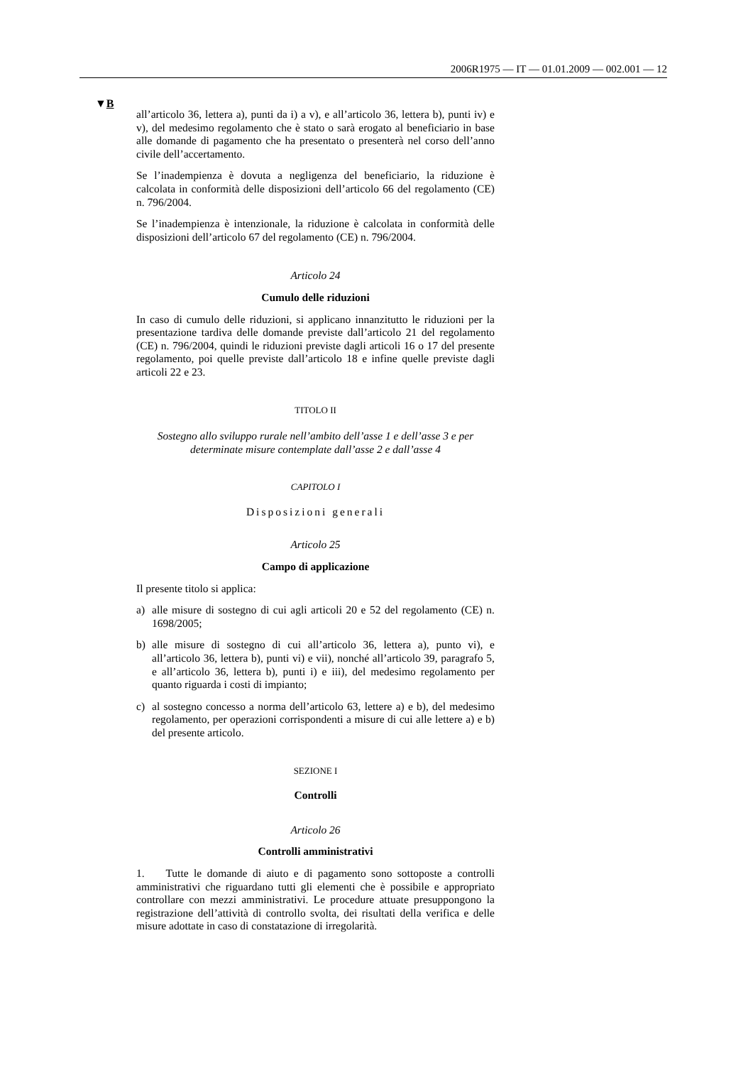2006R1975 — IT — 01.01.2009 — 002.001 — 12
▼B
all’articolo 36, lettera a), punti da i) a v), e all’articolo 36, lettera b), punti iv) e v), del medesimo regolamento che è stato o sarà erogato al beneficiario in base alle domande di pagamento che ha presentato o presenterà nel corso dell’anno civile dell’accertamento.
Se l’inadempienza è dovuta a negligenza del beneficiario, la riduzione è calcolata in conformità delle disposizioni dell’articolo 66 del regolamento (CE) n. 796/2004.
Se l’inadempienza è intenzionale, la riduzione è calcolata in conformità delle disposizioni dell’articolo 67 del regolamento (CE) n. 796/2004.
Articolo 24
Cumulo delle riduzioni
In caso di cumulo delle riduzioni, si applicano innanzitutto le riduzioni per la presentazione tardiva delle domande previste dall’articolo 21 del regolamento (CE) n. 796/2004, quindi le riduzioni previste dagli articoli 16 o 17 del presente regolamento, poi quelle previste dall’articolo 18 e infine quelle previste dagli articoli 22 e 23.
TITOLO II
Sostegno allo sviluppo rurale nell’ambito dell’asse 1 e dell’asse 3 e per determinate misure contemplate dall’asse 2 e dall’asse 4
CAPITOLO I
Disposizioni generali
Articolo 25
Campo di applicazione
Il presente titolo si applica:
a) alle misure di sostegno di cui agli articoli 20 e 52 del regolamento (CE) n. 1698/2005;
b) alle misure di sostegno di cui all’articolo 36, lettera a), punto vi), e all’articolo 36, lettera b), punti vi) e vii), nonché all’articolo 39, paragrafo 5, e all’articolo 36, lettera b), punti i) e iii), del medesimo regolamento per quanto riguarda i costi di impianto;
c) al sostegno concesso a norma dell’articolo 63, lettere a) e b), del medesimo regolamento, per operazioni corrispondenti a misure di cui alle lettere a) e b) del presente articolo.
SEZIONE I
Controlli
Articolo 26
Controlli amministrativi
1. Tutte le domande di aiuto e di pagamento sono sottoposte a controlli amministrativi che riguardano tutti gli elementi che è possibile e appropriato controllare con mezzi amministrativi. Le procedure attuate presuppongono la registrazione dell’attività di controllo svolta, dei risultati della verifica e delle misure adottate in caso di constatazione di irregolarità.